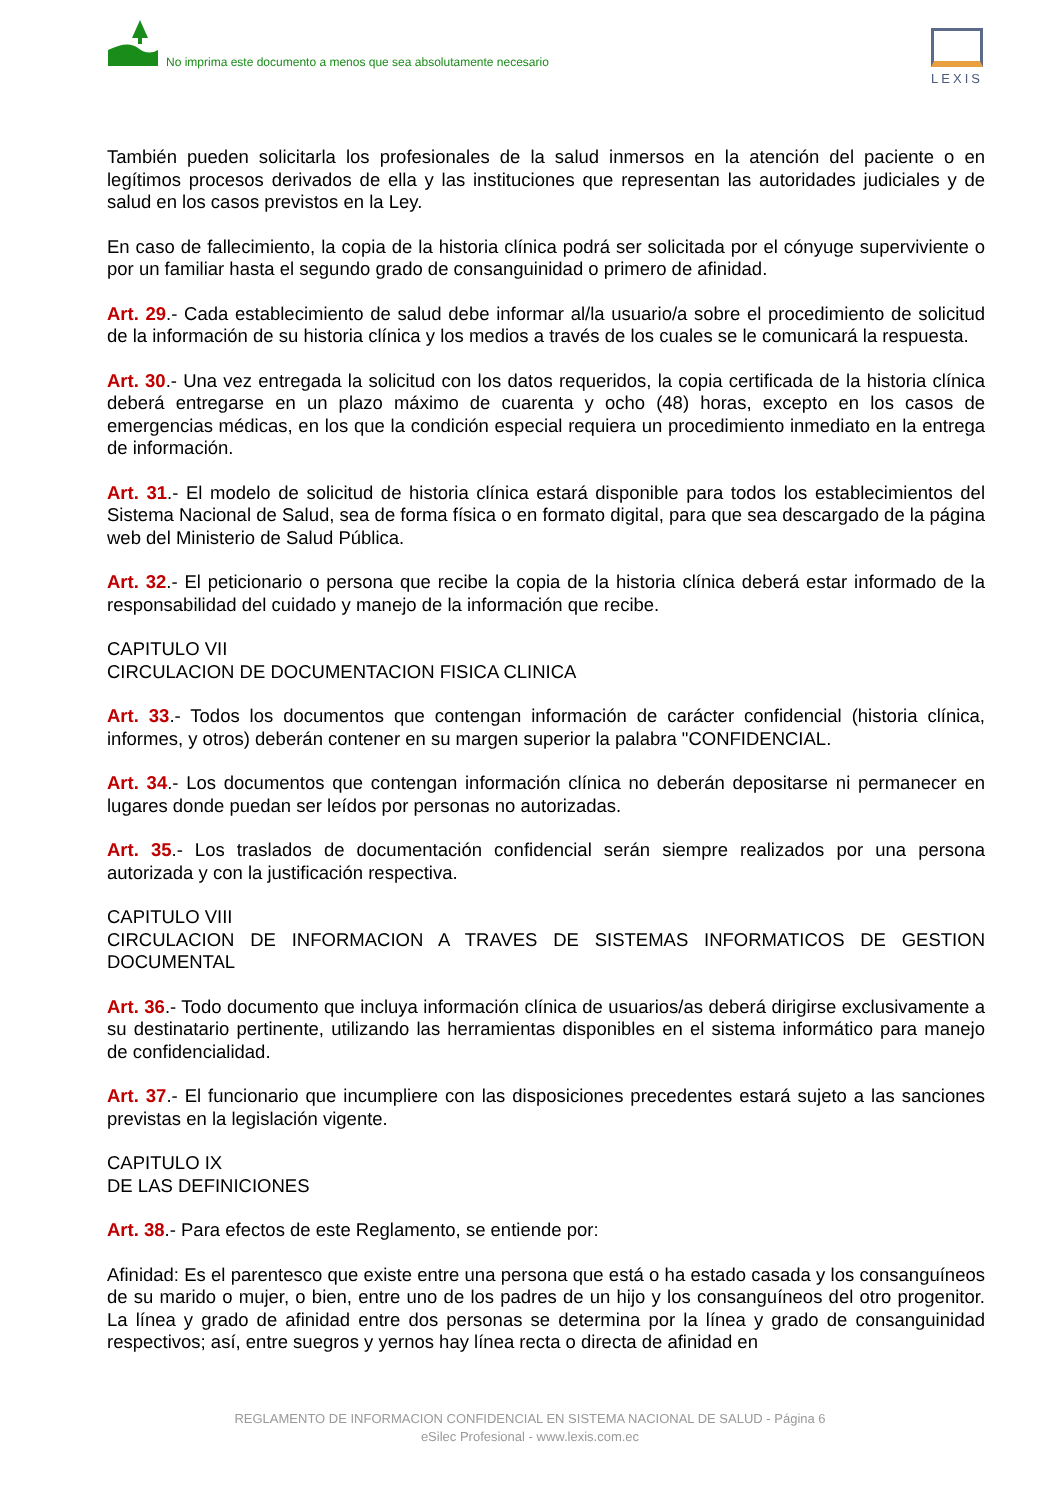No imprima este documento a menos que sea absolutamente necesario
LEXIS
También pueden solicitarla los profesionales de la salud inmersos en la atención del paciente o en legítimos procesos derivados de ella y las instituciones que representan las autoridades judiciales y de salud en los casos previstos en la Ley.
En caso de fallecimiento, la copia de la historia clínica podrá ser solicitada por el cónyuge superviviente o por un familiar hasta el segundo grado de consanguinidad o primero de afinidad.
Art. 29.- Cada establecimiento de salud debe informar al/la usuario/a sobre el procedimiento de solicitud de la información de su historia clínica y los medios a través de los cuales se le comunicará la respuesta.
Art. 30.- Una vez entregada la solicitud con los datos requeridos, la copia certificada de la historia clínica deberá entregarse en un plazo máximo de cuarenta y ocho (48) horas, excepto en los casos de emergencias médicas, en los que la condición especial requiera un procedimiento inmediato en la entrega de información.
Art. 31.- El modelo de solicitud de historia clínica estará disponible para todos los establecimientos del Sistema Nacional de Salud, sea de forma física o en formato digital, para que sea descargado de la página web del Ministerio de Salud Pública.
Art. 32.- El peticionario o persona que recibe la copia de la historia clínica deberá estar informado de la responsabilidad del cuidado y manejo de la información que recibe.
CAPITULO VII
CIRCULACION DE DOCUMENTACION FISICA CLINICA
Art. 33.- Todos los documentos que contengan información de carácter confidencial (historia clínica, informes, y otros) deberán contener en su margen superior la palabra "CONFIDENCIAL.
Art. 34.- Los documentos que contengan información clínica no deberán depositarse ni permanecer en lugares donde puedan ser leídos por personas no autorizadas.
Art. 35.- Los traslados de documentación confidencial serán siempre realizados por una persona autorizada y con la justificación respectiva.
CAPITULO VIII
CIRCULACION DE INFORMACION A TRAVES DE SISTEMAS INFORMATICOS DE GESTION DOCUMENTAL
Art. 36.- Todo documento que incluya información clínica de usuarios/as deberá dirigirse exclusivamente a su destinatario pertinente, utilizando las herramientas disponibles en el sistema informático para manejo de confidencialidad.
Art. 37.- El funcionario que incumpliere con las disposiciones precedentes estará sujeto a las sanciones previstas en la legislación vigente.
CAPITULO IX
DE LAS DEFINICIONES
Art. 38.- Para efectos de este Reglamento, se entiende por:
Afinidad: Es el parentesco que existe entre una persona que está o ha estado casada y los consanguíneos de su marido o mujer, o bien, entre uno de los padres de un hijo y los consanguíneos del otro progenitor. La línea y grado de afinidad entre dos personas se determina por la línea y grado de consanguinidad respectivos; así, entre suegros y yernos hay línea recta o directa de afinidad en
REGLAMENTO DE INFORMACION CONFIDENCIAL EN SISTEMA NACIONAL DE SALUD - Página 6
eSilec Profesional - www.lexis.com.ec